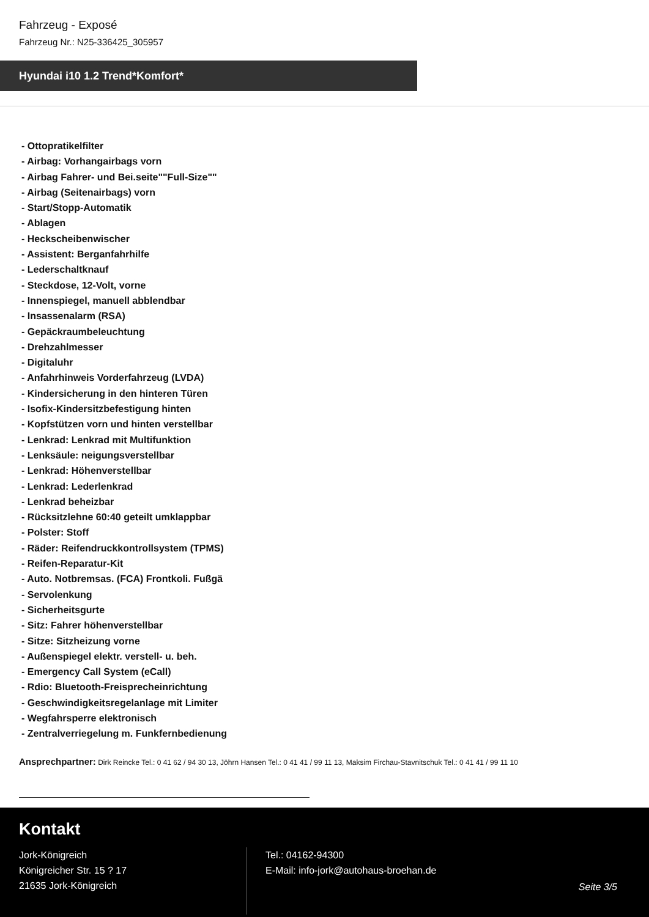Fahrzeug - Exposé
Fahrzeug Nr.: N25-336425_305957
Hyundai i10 1.2 Trend*Komfort*
- Ottopratikelfilter
- Airbag: Vorhangairbags vorn
- Airbag Fahrer- und Bei.seite""Full-Size""
- Airbag (Seitenairbags) vorn
- Start/Stopp-Automatik
- Ablagen
- Heckscheibenwischer
- Assistent: Berganfahrhilfe
- Lederschaltknauf
- Steckdose, 12-Volt, vorne
- Innenspiegel, manuell abblendbar
- Insassenalarm (RSA)
- Gepäckraumbeleuchtung
- Drehzahlmesser
- Digitaluhr
- Anfahrhinweis Vorderfahrzeug (LVDA)
- Kindersicherung in den hinteren Türen
- Isofix-Kindersitzbefestigung hinten
- Kopfstützen vorn und hinten verstellbar
- Lenkrad: Lenkrad mit Multifunktion
- Lenksäule: neigungsverstellbar
- Lenkrad: Höhenverstellbar
- Lenkrad: Lederlenkrad
- Lenkrad beheizbar
- Rücksitzlehne 60:40 geteilt umklappbar
- Polster: Stoff
- Räder: Reifendruckkontrollsystem (TPMS)
- Reifen-Reparatur-Kit
- Auto. Notbremsas. (FCA) Frontkoli. Fußgä
- Servolenkung
- Sicherheitsgurte
- Sitz: Fahrer höhenverstellbar
- Sitze: Sitzheizung vorne
- Außenspiegel elektr. verstell- u. beh.
- Emergency Call System (eCall)
- Rdio: Bluetooth-Freisprecheinrichtung
- Geschwindigkeitsregelanlage mit Limiter
- Wegfahrsperre elektronisch
- Zentralverriegelung m. Funkfernbedienung
Ansprechpartner: Dirk Reincke Tel.: 0 41 62 / 94 30 13, Jöhrn Hansen Tel.: 0 41 41 / 99 11 13, Maksim Firchau-Stavnitschuk Tel.: 0 41 41 / 99 11 10
Kontakt
Jork-Königreich
Königreicher Str. 15 ? 17
21635 Jork-Königreich
Tel.: 04162-94300
E-Mail: info-jork@autohaus-broehan.de
Seite 3/5